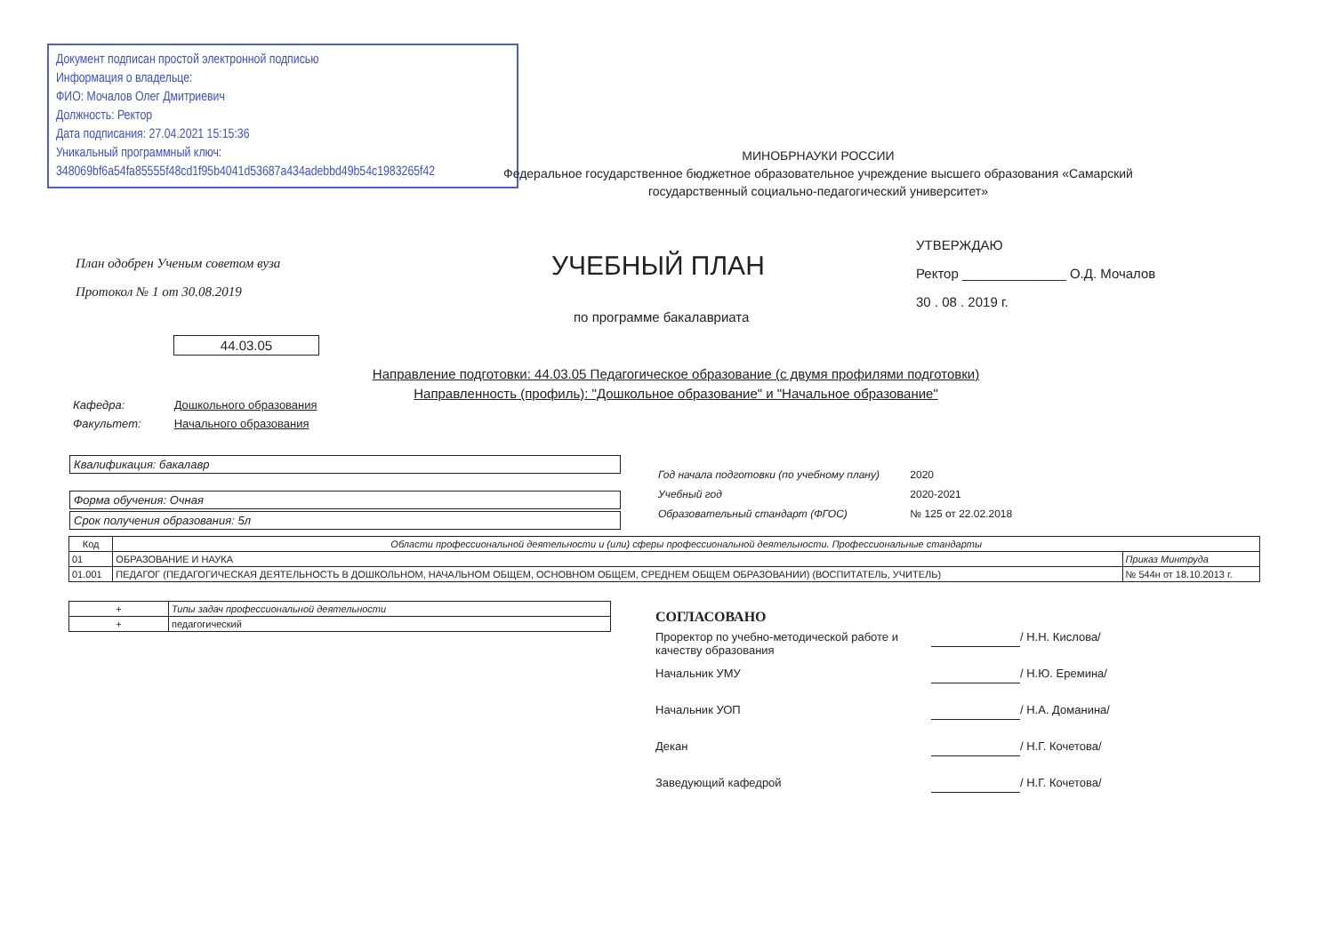Документ подписан простой электронной подписью
Информация о владельце:
ФИО: Мочалов Олег Дмитриевич
Должность: Ректор
Дата подписания: 27.04.2021 15:15:36
Уникальный программный ключ:
348069bf6a54fa85555f48cd1f95b4041d53687a434adebbd49b54c1983265f42
МИНОБРНАУКИ РОССИИ
Федеральное государственное бюджетное образовательное учреждение высшего образования «Самарский государственный социально-педагогический университет»
План одобрен Ученым советом вуза
Протокол № 1 от 30.08.2019
УЧЕБНЫЙ ПЛАН
по программе бакалавриата
44.03.05
УТВЕРЖДАЮ
Ректор ______________ О.Д. Мочалов
30 . 08 . 2019 г.
Направление подготовки: 44.03.05 Педагогическое образование (с двумя профилями подготовки)
Направленность (профиль): "Дошкольное образование" и "Начальное образование"
Кафедра: Дошкольного образования
Факультет: Начального образования
Квалификация: бакалавр
Форма обучения: Очная
Срок получения образования: 5л
Год начала подготовки (по учебному плану) 2020
Учебный год 2020-2021
Образовательный стандарт (ФГОС) № 125 от 22.02.2018
| Код | Области профессиональной деятельности и (или) сферы профессиональной деятельности. Профессиональные стандарты | |
| --- | --- | --- |
| 01 | ОБРАЗОВАНИЕ И НАУКА | Приказ Минтруда |
| 01.001 | ПЕДАГОГ (ПЕДАГОГИЧЕСКАЯ ДЕЯТЕЛЬНОСТЬ В ДОШКОЛЬНОМ, НАЧАЛЬНОМ ОБЩЕМ, ОСНОВНОМ ОБЩЕМ, СРЕДНЕМ ОБЩЕМ ОБРАЗОВАНИИ) (ВОСПИТАТЕЛЬ, УЧИТЕЛЬ) | № 544н от 18.10.2013 г. |
| + | Типы задач профессиональной деятельности |
| + | педагогический |
СОГЛАСОВАНО
Проректор по учебно-методической работе и качеству образования / Н.Н. Кислова/
Начальник УМУ / Н.Ю. Еремина/
Начальник УОП / Н.А. Доманина/
Декан / Н.Г. Кочетова/
Заведующий кафедрой / Н.Г. Кочетова/